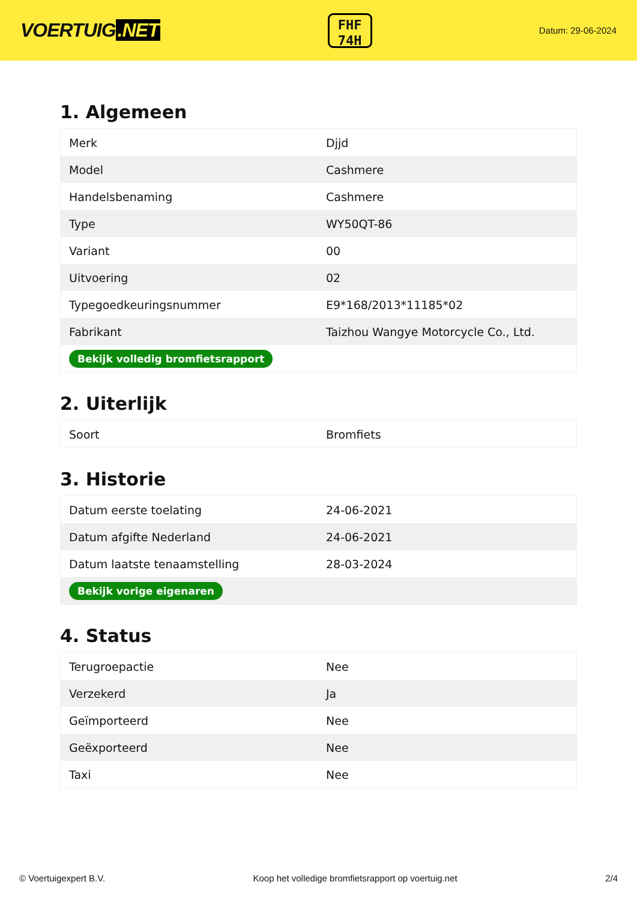VOERTUIG.NET
FHF
74H
Datum: 29-06-2024
1. Algemeen
| Merk | Djjd |
| Model | Cashmere |
| Handelsbenaming | Cashmere |
| Type | WY50QT-86 |
| Variant | 00 |
| Uitvoering | 02 |
| Typegoedkeuringsnummer | E9*168/2013*11185*02 |
| Fabrikant | Taizhou Wangye Motorcycle Co., Ltd. |
| Bekijk volledig bromfietsrapport | |
2. Uiterlijk
| Soort | Bromfiets |
3. Historie
| Datum eerste toelating | 24-06-2021 |
| Datum afgifte Nederland | 24-06-2021 |
| Datum laatste tenaamstelling | 28-03-2024 |
| Bekijk vorige eigenaren | |
4. Status
| Terugroepactie | Nee |
| Verzekerd | Ja |
| Geïmporteerd | Nee |
| Geëxporteerd | Nee |
| Taxi | Nee |
© Voertuigexpert B.V. Koop het volledige bromfietsrapport op voertuig.net 2/4